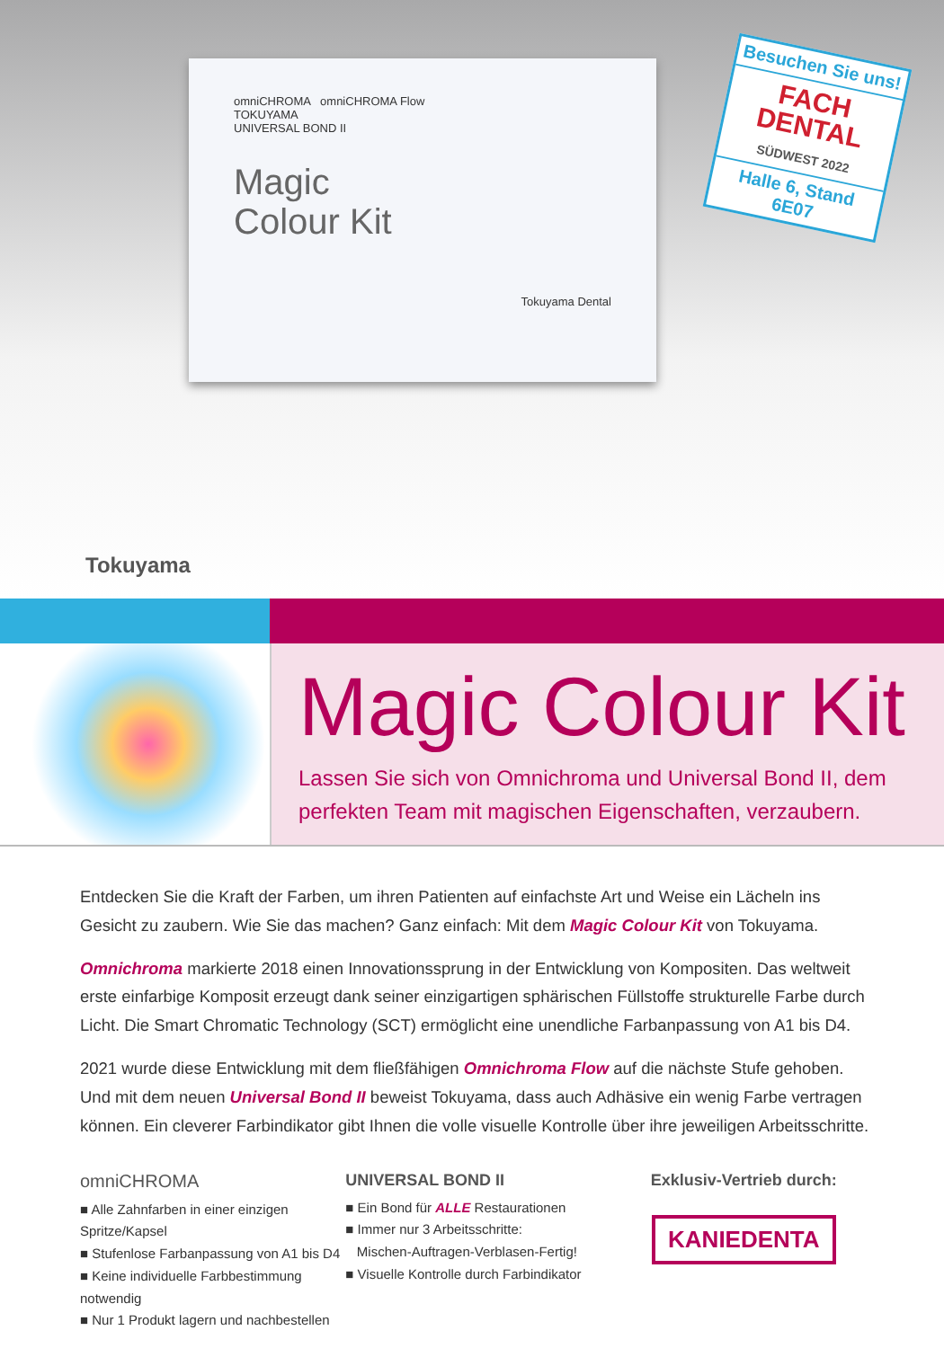omniCHROMA omniCHROMA Flow
TOKUYAMA
UNIVERSAL BOND II
Magic
Colour Kit
Tokuyama Dental
Besuchen Sie uns!
FACH
DENTAL
SÜDWEST 2022
Halle 6, Stand 6E07
Tokuyama
Magic Colour Kit
Lassen Sie sich von Omnichroma und Universal Bond II, dem perfekten Team mit magischen Eigenschaften, verzaubern.
Entdecken Sie die Kraft der Farben, um ihren Patienten auf einfachste Art und Weise ein Lächeln ins Gesicht zu zaubern. Wie Sie das machen? Ganz einfach: Mit dem Magic Colour Kit von Tokuyama.
Omnichroma markierte 2018 einen Innovationssprung in der Entwicklung von Kompositen. Das weltweit erste einfarbige Komposit erzeugt dank seiner einzigartigen sphärischen Füllstoffe strukturelle Farbe durch Licht. Die Smart Chromatic Technology (SCT) ermöglicht eine unendliche Farbanpassung von A1 bis D4.
2021 wurde diese Entwicklung mit dem fließfähigen Omnichroma Flow auf die nächste Stufe gehoben. Und mit dem neuen Universal Bond II beweist Tokuyama, dass auch Adhäsive ein wenig Farbe vertragen können. Ein cleverer Farbindikator gibt Ihnen die volle visuelle Kontrolle über ihre jeweiligen Arbeitsschritte.
omniCHROMA
Alle Zahnfarben in einer einzigen Spritze/Kapsel
Stufenlose Farbanpassung von A1 bis D4
Keine individuelle Farbbestimmung notwendig
Nur 1 Produkt lagern und nachbestellen
UNIVERSAL BOND II
Ein Bond für ALLE Restaurationen
Immer nur 3 Arbeitsschritte:
Mischen-Auftragen-Verblasen-Fertig!
Visuelle Kontrolle durch Farbindikator
Exklusiv-Vertrieb durch:
KANIEDENTA